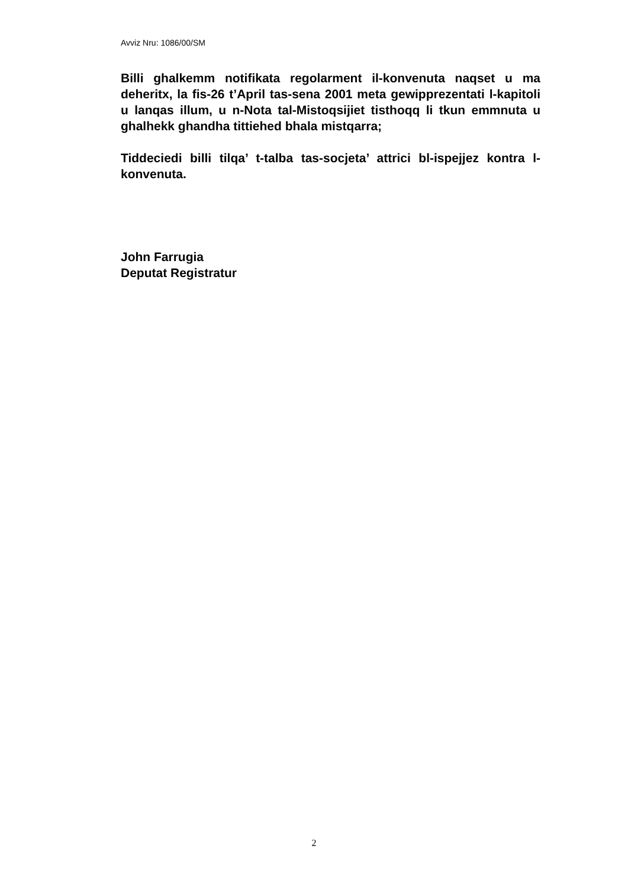Avviz Nru: 1086/00/SM
Billi ghalkemm notifikata regolarment il-konvenuta naqset u ma deheritx, la fis-26 t’April tas-sena 2001 meta gewipprezentati l-kapitoli u lanqas illum, u n-Nota tal-Mistoqsijiet tisthoqq li tkun emmnuta u ghalhekk ghandha tittiehed bhala mistqarra;
Tiddeciedi billi tilqa’ t-talba tas-socjeta’ attrici bl-ispejjez kontra l-konvenuta.
John Farrugia
Deputat Registratur
2